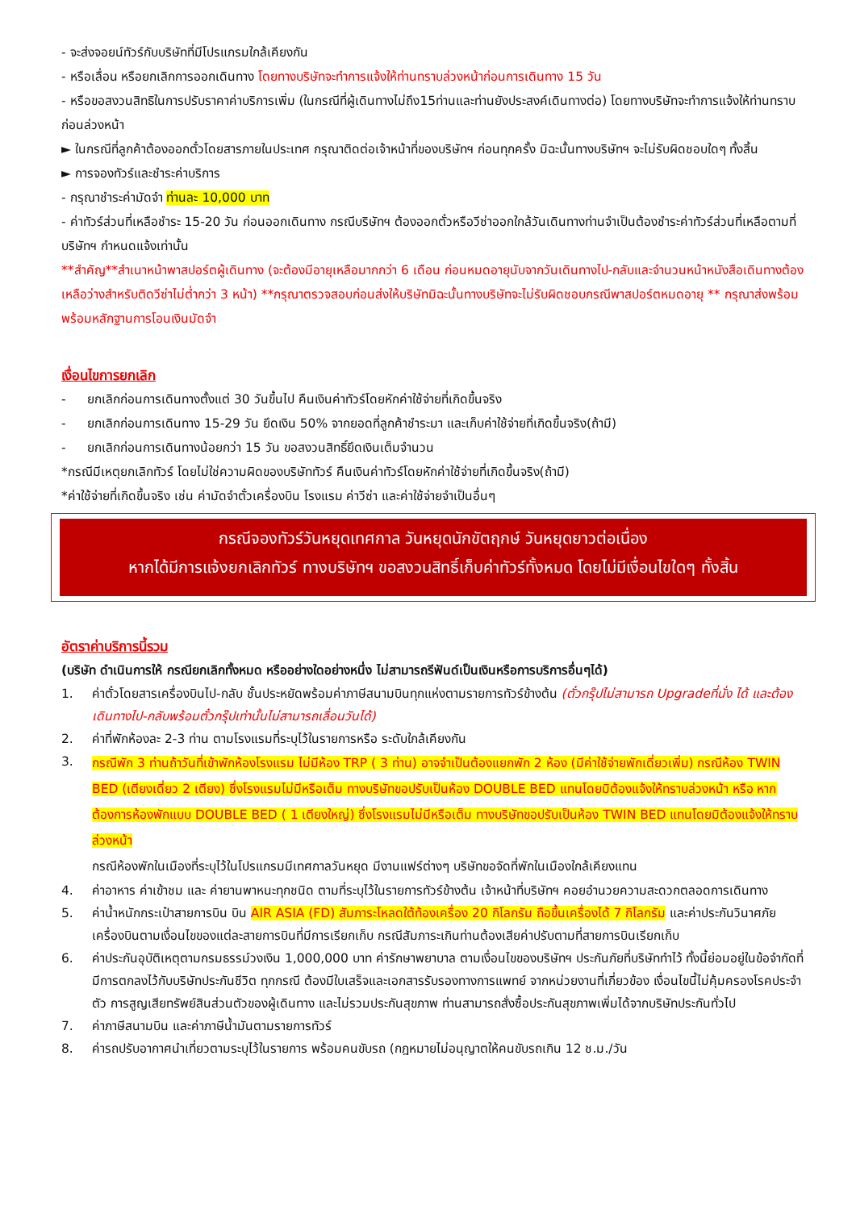- จะส่งจอยน์ทัวร์กับบริษัทที่มีโปรแกรมใกล้เคียงกัน
- หรือเลื่อน หรือยกเลิกการออกเดินทาง โดยทางบริษัทจะทำการแจ้งให้ท่านทราบล่วงหน้าก่อนการเดินทาง 15 วัน
- หรือขอสงวนสิทธิในการปรับราคาค่าบริการเพิ่ม (ในกรณีที่ผู้เดินทางไม่ถึง15ท่านและท่านยังประสงค์เดินทางต่อ) โดยทางบริษัทจะทำการแจ้งให้ท่านทราบก่อนล่วงหน้า
► ในกรณีที่ลูกค้าต้องออกตั๋วโดยสารภายในประเทศ กรุณาติดต่อเจ้าหน้าที่ของบริษัทฯ ก่อนทุกครั้ง มิฉะนั้นทางบริษัทฯ จะไม่รับผิดชอบใดๆ ทั้งสิ้น
► การจองทัวร์และชำระค่าบริการ
- กรุณาชำระค่ามัดจำ ท่านละ 10,000 บาท
- ค่าทัวร์ส่วนที่เหลือชำระ 15-20 วัน ก่อนออกเดินทาง กรณีบริษัทฯ ต้องออกตั๋วหรือวีซ่าออกใกล้วันเดินทางท่านจำเป็นต้องชำระค่าทัวร์ส่วนที่เหลือตามที่บริษัทฯ กำหนดแจ้งเท่านั้น
**สำคัญ**สำเนาหน้าพาสปอร์ตผู้เดินทาง (จะต้องมีอายุเหลือมากกว่า 6 เดือน ก่อนหมดอายุนับจากวันเดินทางไป-กลับและจำนวนหน้าหนังสือเดินทางต้องเหลือว่างสำหรับติดวีซ่าไม่ต่ำกว่า 3 หน้า) **กรุณาตรวจสอบก่อนส่งให้บริษัทมิฉะนั้นทางบริษัทจะไม่รับผิดชอบกรณีพาสปอร์ตหมดอายุ ** กรุณาส่งพร้อมพร้อมหลักฐานการโอนเงินมัดจำ
เงื่อนไขการยกเลิก
- ยกเลิกก่อนการเดินทางตั้งแต่ 30 วันขึ้นไป คืนเงินค่าทัวร์โดยหักค่าใช้จ่ายที่เกิดขึ้นจริง
- ยกเลิกก่อนการเดินทาง 15-29 วัน ยึดเงิน 50% จากยอดที่ลูกค้าชำระมา และเก็บค่าใช้จ่ายที่เกิดขึ้นจริง(ถ้ามี)
- ยกเลิกก่อนการเดินทางน้อยกว่า 15 วัน ขอสงวนสิทธิ์ยึดเงินเต็มจำนวน
*กรณีมีเหตุยกเลิกทัวร์ โดยไม่ใช่ความผิดของบริษัททัวร์ คืนเงินค่าทัวร์โดยหักค่าใช้จ่ายที่เกิดขึ้นจริง(ถ้ามี)
*ค่าใช้จ่ายที่เกิดขึ้นจริง เช่น ค่ามัดจำตั๋วเครื่องบิน โรงแรม ค่าวีซ่า และค่าใช้จ่ายจำเป็นอื่นๆ
กรณีจองทัวร์วันหยุดเทศกาล วันหยุดนักขัตฤกษ์ วันหยุดยาวต่อเนื่อง
หากได้มีการแจ้งยกเลิกทัวร์ ทางบริษัทฯ ขอสงวนสิทธิ์เก็บค่าทัวร์ทั้งหมด โดยไม่มีเงื่อนไขใดๆ ทั้งสิ้น
อัตราค่าบริการนี้รวม
(บริษัท ดำเนินการให้ กรณียกเลิกทั้งหมด หรืออย่างใดอย่างหนึ่ง ไม่สามารถรีฟันด์เป็นเงินหรือการบริการอื่นๆได้)
1. ค่าตั๋วโดยสารเครื่องบินไป-กลับ ชั้นประหยัดพร้อมค่าภาษีสนามบินทุกแห่งตามรายการทัวร์ข้างต้น (ตั๋วกรุ๊ปไม่สามารถ Upgradeที่นั่ง ได้ และต้องเดินทางไป-กลับพร้อมตั๋วกรุ๊ปเท่านั้นไม่สามารถเลื่อนวันได้)
2. ค่าที่พักห้องละ 2-3 ท่าน ตามโรงแรมที่ระบุไว้ในรายการหรือ ระดับใกล้เคียงกัน
3. กรณีพัก 3 ท่านถ้าวันที่เข้าพักห้องโรงแรม ไม่มีห้อง TRP ( 3 ท่าน) อาจจำเป็นต้องแยกพัก 2 ห้อง (มีค่าใช้จ่ายพักเดี่ยวเพิ่ม) กรณีห้อง TWIN BED (เตียงเดี่ยว 2 เตียง) ซึ่งโรงแรมไม่มีหรือเต็ม ทางบริษัทขอปรับเป็นห้อง DOUBLE BED แทนโดยมิต้องแจ้งให้ทราบล่วงหน้า หรือ หากต้องการห้องพักแบบ DOUBLE BED ( 1 เตียงใหญ่) ซึ่งโรงแรมไม่มีหรือเต็ม ทางบริษัทขอปรับเป็นห้อง TWIN BED แทนโดยมิต้องแจ้งให้ทราบล่วงหน้า
กรณีห้องพักในเมืองที่ระบุไว้ในโปรแกรมมีเทศกาลวันหยุด มีงานแฟร์ต่างๆ บริษัทขอจัดที่พักในเมืองใกล้เคียงแทน
4. ค่าอาหาร ค่าเข้าชม และ ค่ายานพาหนะทุกชนิด ตามที่ระบุไว้ในรายการทัวร์ข้างต้น เจ้าหน้าที่บริษัทฯ คอยอำนวยความสะดวกตลอดการเดินทาง
5. ค่าน้ำหนักกระเป๋าสายการบิน บิน AIR ASIA (FD) สัมภาระโหลดใต้ท้องเครื่อง 20 กิโลกรัม ถือขึ้นเครื่องได้ 7 กิโลกรัม และค่าประกันวินาศภัยเครื่องบินตามเงื่อนไขของแต่ละสายการบินที่มีการเรียกเก็บ กรณีสัมภาระเกินท่านต้องเสียค่าปรับตามที่สายการบินเรียกเก็บ
6. ค่าประกันอุบัติเหตุตามกรมธรรม์วงเงิน 1,000,000 บาท ค่ารักษาพยาบาล ตามเงื่อนไขของบริษัทฯ ประกันภัยที่บริษัททำไว้ ทั้งนี้ย่อมอยู่ในข้อจำกัดที่มีการตกลงไว้กับบริษัทประกันชีวิต ทุกกรณี ต้องมีใบเสร็จและเอกสารรับรองทางการแพทย์ จากหน่วยงานที่เกี่ยวข้อง เงื่อนไขนี้ไม่คุ้มครองโรคประจำตัว การสูญเสียทรัพย์สินส่วนตัวของผู้เดินทาง และไม่รวมประกันสุขภาพ ท่านสามารถสั่งซื้อประกันสุขภาพเพิ่มได้จากบริษัทประกันทั่วไป
7. ค่าภาษีสนามบิน และค่าภาษีน้ำมันตามรายการทัวร์
8. ค่ารถปรับอากาศนำเที่ยวตามระบุไว้ในรายการ พร้อมคนขับรถ (กฎหมายไม่อนุญาตให้คนขับรถเกิน 12 ช.ม./วัน